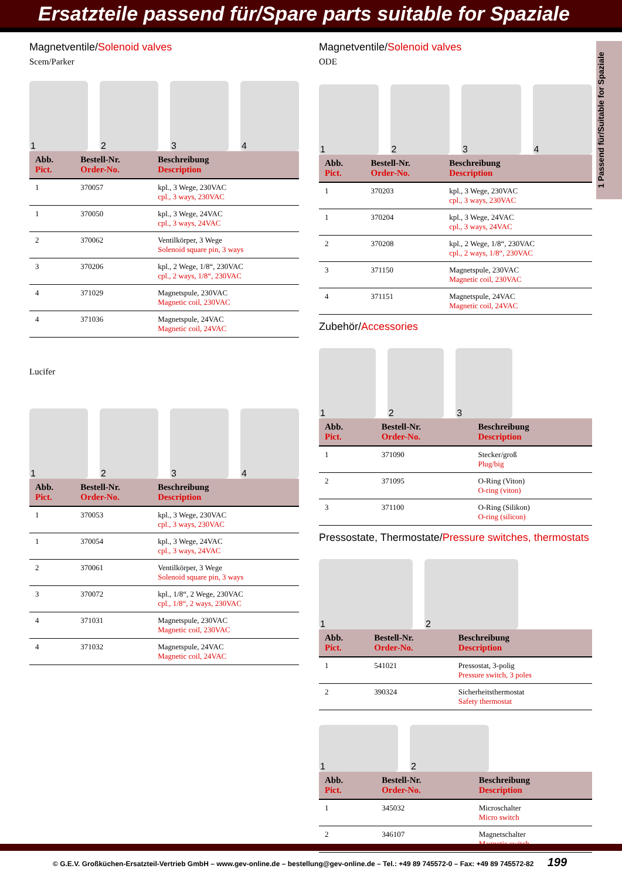Ersatzteile passend für/Spare parts suitable for Spaziale
Magnetventile/Solenoid valves
Scem/Parker
1
2
3
4
| Abb. Pict. | Bestell-Nr. Order-No. | Beschreibung Description |
| --- | --- | --- |
| 1 | 370057 | kpl., 3 Wege, 230VAC cpl., 3 ways, 230VAC |
| 1 | 370050 | kpl., 3 Wege, 24VAC cpl., 3 ways, 24VAC |
| 2 | 370062 | Ventilkörper, 3 Wege Solenoid square pin, 3 ways |
| 3 | 370206 | kpl., 2 Wege, 1/8“, 230VAC cpl., 2 ways, 1/8“, 230VAC |
| 4 | 371029 | Magnetspule, 230VAC Magnetic coil, 230VAC |
| 4 | 371036 | Magnetspule, 24VAC Magnetic coil, 24VAC |
Lucifer
1
2
3
4
| Abb. Pict. | Bestell-Nr. Order-No. | Beschreibung Description |
| --- | --- | --- |
| 1 | 370053 | kpl., 3 Wege, 230VAC cpl., 3 ways, 230VAC |
| 1 | 370054 | kpl., 3 Wege, 24VAC cpl., 3 ways, 24VAC |
| 2 | 370061 | Ventilkörper, 3 Wege Solenoid square pin, 3 ways |
| 3 | 370072 | kpl., 1/8“, 2 Wege, 230VAC cpl., 1/8“, 2 ways, 230VAC |
| 4 | 371031 | Magnetspule, 230VAC Magnetic coil, 230VAC |
| 4 | 371032 | Magnetspule, 24VAC Magnetic coil, 24VAC |
Magnetventile/Solenoid valves
ODE
1
2
3
4
| Abb. Pict. | Bestell-Nr. Order-No. | Beschreibung Description |
| --- | --- | --- |
| 1 | 370203 | kpl., 3 Wege, 230VAC cpl., 3 ways, 230VAC |
| 1 | 370204 | kpl., 3 Wege, 24VAC cpl., 3 ways, 24VAC |
| 2 | 370208 | kpl., 2 Wege, 1/8“, 230VAC cpl., 2 ways, 1/8“, 230VAC |
| 3 | 371150 | Magnetspule, 230VAC Magnetic coil, 230VAC |
| 4 | 371151 | Magnetspule, 24VAC Magnetic coil, 24VAC |
Zubehör/Accessories
1
2
3
| Abb. Pict. | Bestell-Nr. Order-No. | Beschreibung Description |
| --- | --- | --- |
| 1 | 371090 | Stecker/groß Plug/big |
| 2 | 371095 | O-Ring (Viton) O-ring (viton) |
| 3 | 371100 | O-Ring (Silikon) O-ring (silicon) |
Pressostate, Thermostate/Pressure switches, thermostats
1
2
| Abb. Pict. | Bestell-Nr. Order-No. | Beschreibung Description |
| --- | --- | --- |
| 1 | 541021 | Pressostat, 3-polig Pressure switch, 3 poles |
| 2 | 390324 | Sicherheitsthermostat Safety thermostat |
1
2
| Abb. Pict. | Bestell-Nr. Order-No. | Beschreibung Description |
| --- | --- | --- |
| 1 | 345032 | Microschalter Micro switch |
| 2 | 346107 | Magnetschalter Magnetic switch |
1 Passend für/Suitable for Spaziale
© G.E.V. Großküchen-Ersatzteil-Vertrieb GmbH – www.gev-online.de – bestellung@gev-online.de – Tel.: +49 89 745572-0 – Fax: +49 89 745572-82 199